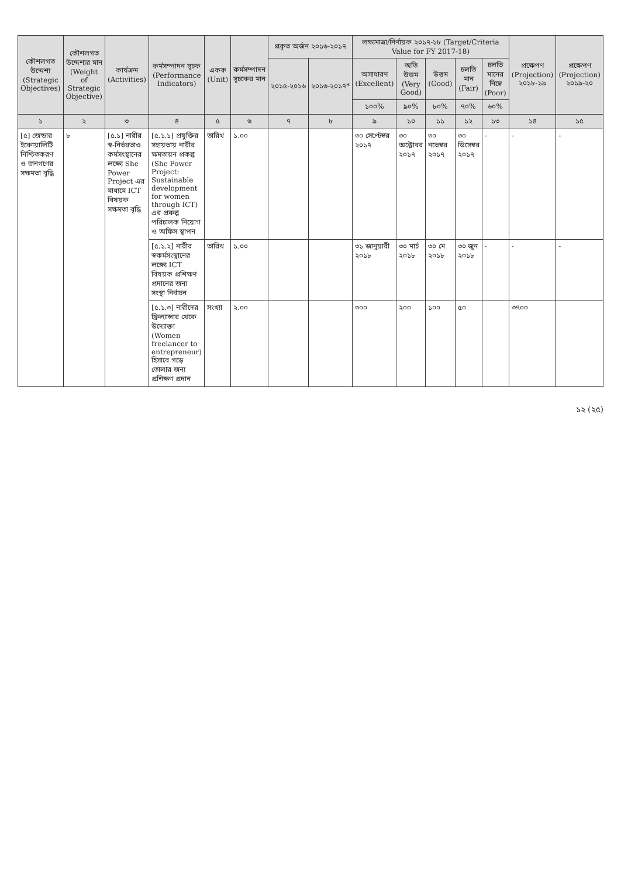| কৌশলগত উদ্দেশ্য (Strategic Objectives) | কৌশলগত উদ্দেশ্যর মান (Weight of Strategic Objective) | কার্যক্রম (Activities) | কর্মসম্পাদন সূচক (Performance Indicators) | একক (Unit) | কর্মসম্পাদন সূচকের মান | প্রকৃত অর্জন ২০১৬-২০১৭ | | লক্ষ্যমাত্রা/নির্ণায়ক ২০১৭-১৮ (Target/Criteria Value for FY 2017-18) | | | | | প্রক্ষেপণ (Projection) ২০১৮-১৯ | প্রক্ষেপণ (Projection) ২০১৯-২০ |
| --- | --- | --- | --- | --- | --- | --- | --- | --- | --- | --- | --- | --- | --- | --- |
| | | | | | | ২০১৫-২০১৬ | ২০১৬-২০১৭* | অসাধারণ (Excellent) | অতি উত্তম (Very Good) | উত্তম (Good) | চলতি মান (Fair) | চলতি মানের নিম্নে (Poor) | | |
| | | | | | | | | ১০০% | ৯০% | ৮০% | ৭০% | ৬০% | | |
| ১ | ২ | ৩ | ৪ | ৫ | ৬ | ৭ | ৮ | ৯ | ১০ | ১১ | ১২ | ১৩ | ১৪ | ১৫ |
| [৫] জেন্ডার ইকোয়ালিটি নিশ্চিতকরণ ও জনগণের সক্ষমতা বৃদ্ধি | ৮ | [৫.১] নারীর স্ব-নির্ভরতাও কর্মসংস্থানের লক্ষ্যে She Power Project এর মাধ্যমে ICT বিষয়ক সক্ষমতা বৃদ্ধি | [৫.১.১] প্রযুক্তির সহায়তায় নারীর ক্ষমতায়ন প্রকল্প (She Power Project: Sustainable development for women through ICT) এর প্রকল্প পরিচালক নিয়োগ ও অফিস স্থাপন | তারিখ | ১.০০ | | | ৩০ সেপ্টেম্বর ২০১৭ | ৩০ অক্টোবর ২০১৭ | ৩০ নভেম্বর ২০১৭ | ৩০ ডিসেম্বর ২০১৭ | - | - | - |
| | | | [৫.১.২] নারীর স্বকর্মসংস্থানের লক্ষ্যে ICT বিষয়ক প্রশিক্ষণ প্রদানের জন্য সংস্থা নির্বাচন | তারিখ | ১.০০ | | | ৩১ জানুয়ারী ২০১৮ | ৩০ মার্চ ২০১৮ | ৩০ মে ২০১৮ | ৩০ জুন ২০১৮ | - | - | - |
| | | | [৫.১.৩] নারীদের ফ্রিল্যান্সার থেকে উদ্যোক্তা (Women freelancer to entrepreneur) হিসাবে গড়ে তোলার জন্য প্রশিক্ষণ প্রদান | সংখ্যা | ২.০০ | | | ৩০০ | ২০০ | ১০০ | ৫০ | | ৩৭০০ | |
১২ (২৫)